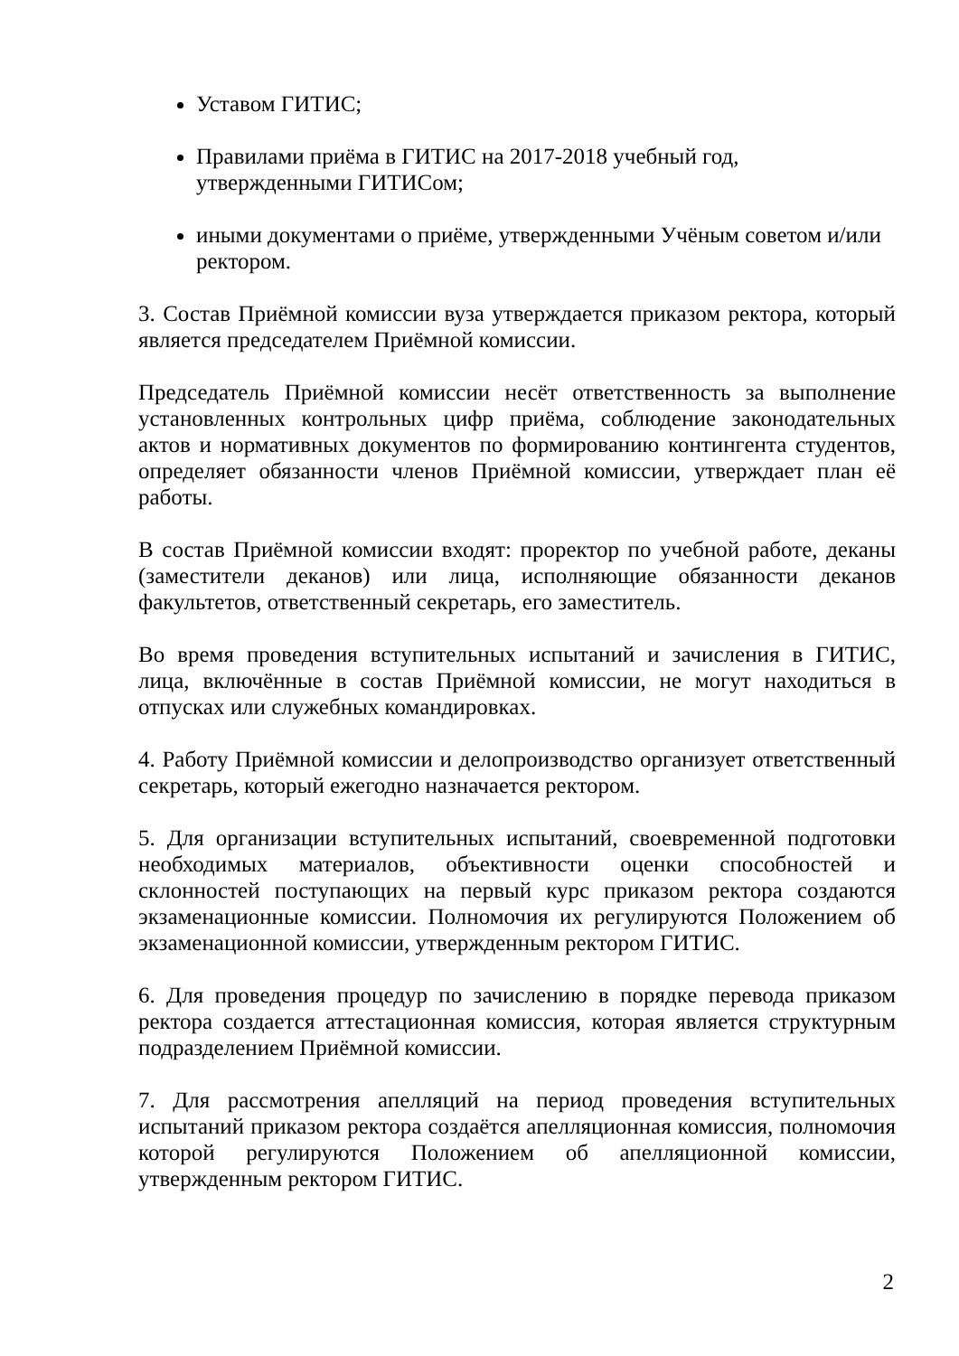Уставом ГИТИС;
Правилами приёма в ГИТИС на 2017-2018 учебный год, утвержденными ГИТИСом;
иными документами о приёме, утвержденными Учёным советом и/или ректором.
3. Состав Приёмной комиссии вуза утверждается приказом ректора, который является председателем Приёмной комиссии.
Председатель Приёмной комиссии несёт ответственность за выполнение установленных контрольных цифр приёма, соблюдение законодательных актов и нормативных документов по формированию контингента студентов, определяет обязанности членов Приёмной комиссии, утверждает план её работы.
В состав Приёмной комиссии входят: проректор по учебной работе, деканы (заместители деканов) или лица, исполняющие обязанности деканов факультетов, ответственный секретарь, его заместитель.
Во время проведения вступительных испытаний и зачисления в ГИТИС, лица, включённые в состав Приёмной комиссии, не могут находиться в отпусках или служебных командировках.
4. Работу Приёмной комиссии и делопроизводство организует ответственный секретарь, который ежегодно назначается ректором.
5. Для организации вступительных испытаний, своевременной подготовки необходимых материалов, объективности оценки способностей и склонностей поступающих на первый курс приказом ректора создаются экзаменационные комиссии. Полномочия их регулируются Положением об экзаменационной комиссии, утвержденным ректором ГИТИС.
6. Для проведения процедур по зачислению в порядке перевода приказом ректора создается аттестационная комиссия, которая является структурным подразделением Приёмной комиссии.
7. Для рассмотрения апелляций на период проведения вступительных испытаний приказом ректора создаётся апелляционная комиссия, полномочия которой регулируются Положением об апелляционной комиссии, утвержденным ректором ГИТИС.
2